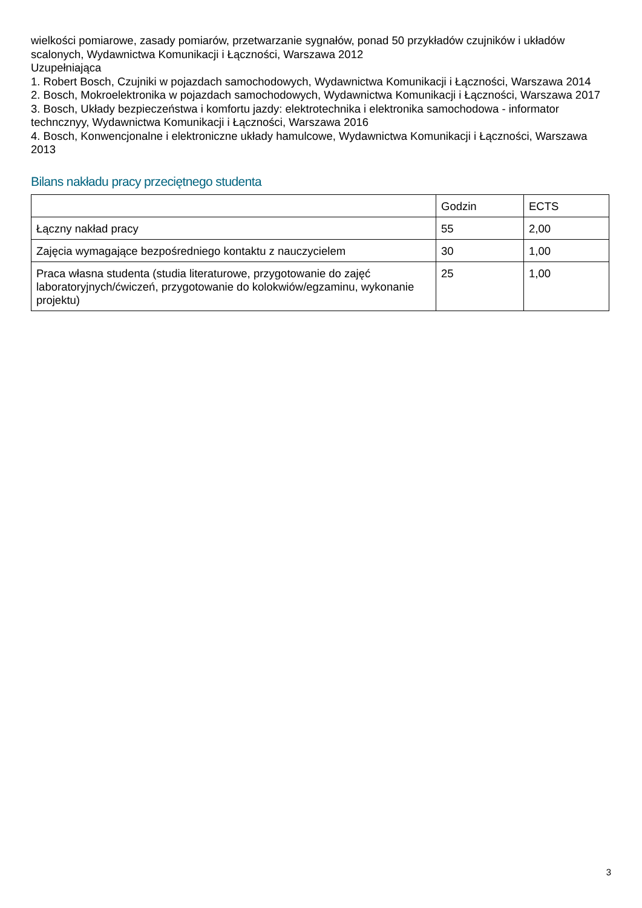wielkości pomiarowe, zasady pomiarów, przetwarzanie sygnałów, ponad 50 przykładów czujników i układów scalonych, Wydawnictwa Komunikacji i Łączności, Warszawa 2012
Uzupełniająca
1. Robert Bosch, Czujniki w pojazdach samochodowych, Wydawnictwa Komunikacji i Łączności, Warszawa 2014
2. Bosch, Mokroelektronika w pojazdach samochodowych, Wydawnictwa Komunikacji i Łączności, Warszawa 2017
3. Bosch, Układy bezpieczeństwa i komfortu jazdy: elektrotechnika i elektronika samochodowa - informator techncznyy, Wydawnictwa Komunikacji i Łączności, Warszawa 2016
4. Bosch, Konwencjonalne i elektroniczne układy hamulcowe, Wydawnictwa Komunikacji i Łączności, Warszawa 2013
Bilans nakładu pracy przeciętnego studenta
| | Godzin | ECTS |
| Łączny nakład pracy | 55 | 2,00 |
| Zajęcia wymagające bezpośredniego kontaktu z nauczycielem | 30 | 1,00 |
| Praca własna studenta (studia literaturowe, przygotowanie do zajęć laboratoryjnych/ćwiczeń, przygotowanie do kolokwiów/egzaminu, wykonanie projektu) | 25 | 1,00 |
3